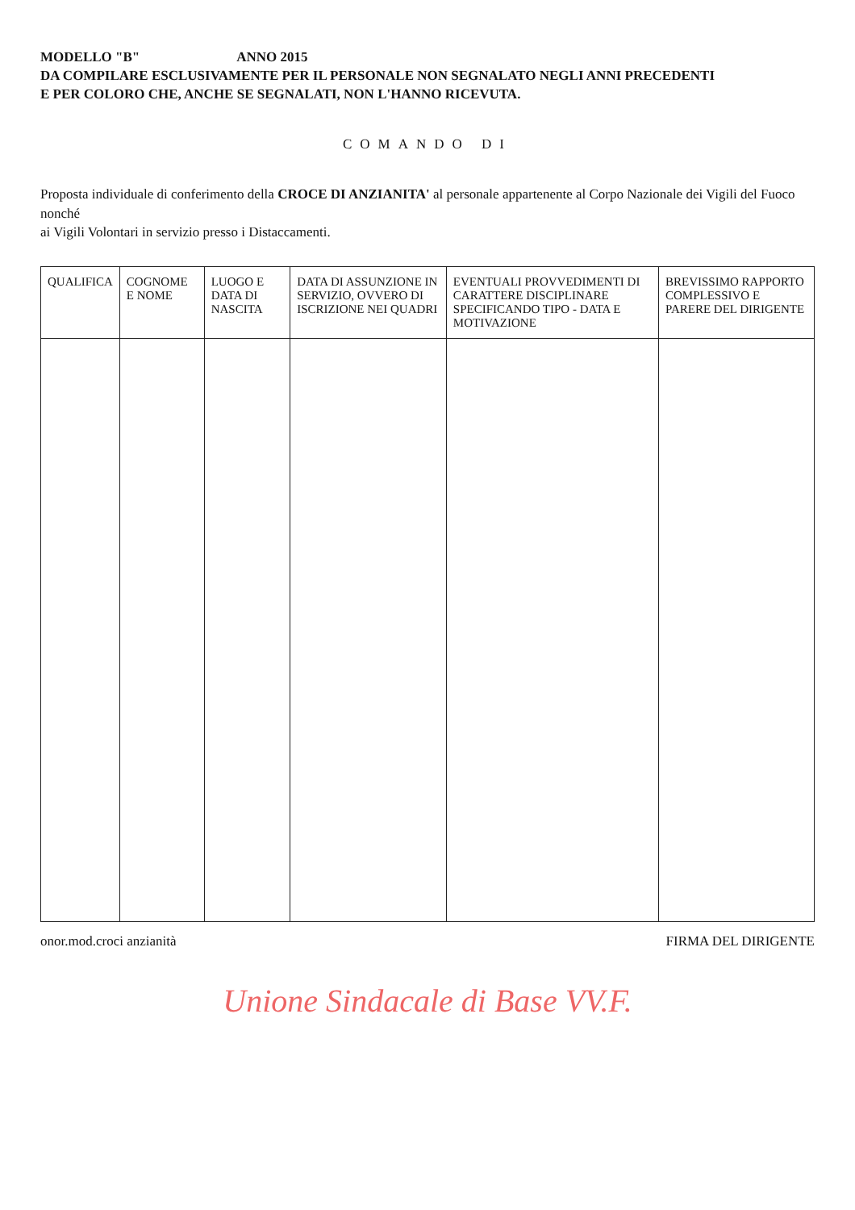MODELLO "B" ANNO 2015
DA COMPILARE ESCLUSIVAMENTE PER IL PERSONALE NON SEGNALATO NEGLI ANNI PRECEDENTI
E PER COLORO CHE, ANCHE SE SEGNALATI, NON L'HANNO RICEVUTA.
COMANDO DI
Proposta individuale di conferimento della CROCE DI ANZIANITA' al personale appartenente al Corpo Nazionale dei Vigili del Fuoco nonché
ai Vigili Volontari in servizio presso i Distaccamenti.
| QUALIFICA | COGNOME E NOME | LUOGO E DATA DI NASCITA | DATA DI ASSUNZIONE IN SERVIZIO, OVVERO DI ISCRIZIONE NEI QUADRI | EVENTUALI PROVVEDIMENTI DI CARATTERE DISCIPLINARE SPECIFICANDO TIPO - DATA E MOTIVAZIONE | BREVISSIMO RAPPORTO COMPLESSIVO E PARERE DEL DIRIGENTE |
| --- | --- | --- | --- | --- | --- |
onor.mod.croci anzianità FIRMA DEL DIRIGENTE
Unione Sindacale di Base VV.F.